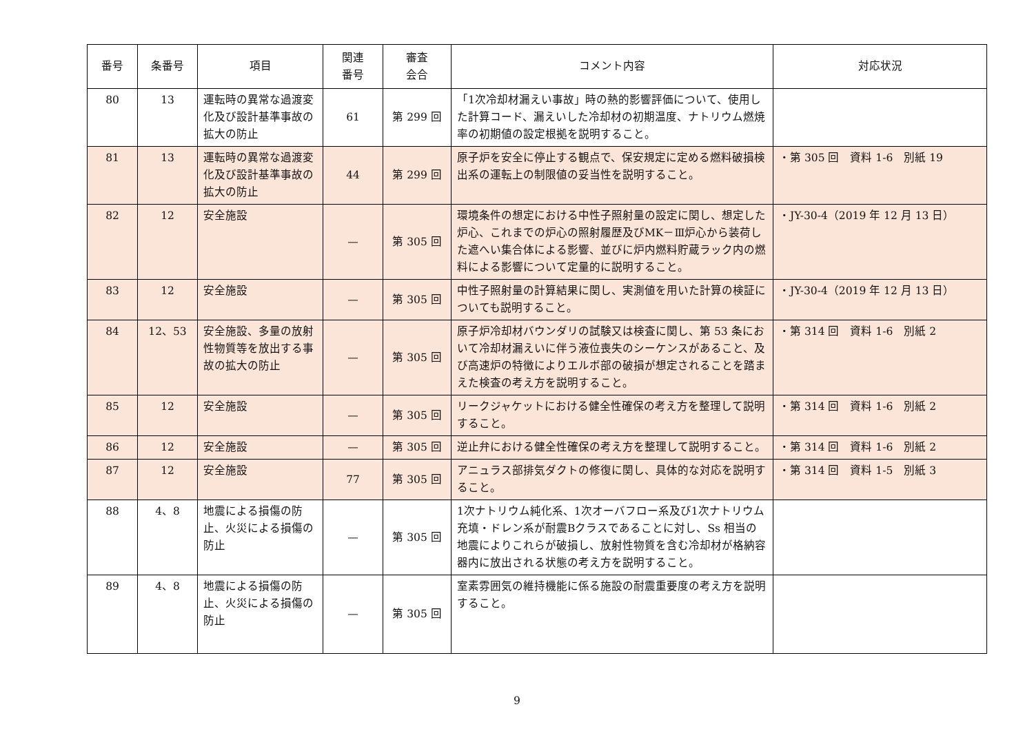| 番号 | 条番号 | 項目 | 関連 番号 | 審査 会合 | コメント内容 | 対応状況 |
| --- | --- | --- | --- | --- | --- | --- |
| 80 | 13 | 運転時の異常な過渡変化及び設計基準事故の拡大の防止 | 61 | 第 299 回 | 「1次冷却材漏えい事故」時の熱的影響評価について、使用した計算コード、漏えいした冷却材の初期温度、ナトリウム燃焼率の初期値の設定根拠を説明すること。 | |
| 81 | 13 | 運転時の異常な過渡変化及び設計基準事故の拡大の防止 | 44 | 第 299 回 | 原子炉を安全に停止する観点で、保安規定に定める燃料破損検出系の運転上の制限値の妥当性を説明すること。 | ・第 305 回 資料 1-6 別紙 19 |
| 82 | 12 | 安全施設 | — | 第 305 回 | 環境条件の想定における中性子照射量の設定に関し、想定した炉心、これまでの炉心の照射履歴及びMK－Ⅲ炉心から装荷した遮へい集合体による影響、並びに炉内燃料貯蔵ラック内の燃料による影響について定量的に説明すること。 | ・JY-30-4（2019 年 12 月 13 日） |
| 83 | 12 | 安全施設 | — | 第 305 回 | 中性子照射量の計算結果に関し、実測値を用いた計算の検証についても説明すること。 | ・JY-30-4（2019 年 12 月 13 日） |
| 84 | 12、53 | 安全施設、多量の放射性物質等を放出する事故の拡大の防止 | — | 第 305 回 | 原子炉冷却材バウンダリの試験又は検査に関し、第 53 条において冷却材漏えいに伴う液位喪失のシーケンスがあること、及び高速炉の特徴によりエルボ部の破損が想定されることを踏まえた検査の考え方を説明すること。 | ・第 314 回 資料 1-6 別紙 2 |
| 85 | 12 | 安全施設 | — | 第 305 回 | リークジャケットにおける健全性確保の考え方を整理して説明すること。 | ・第 314 回 資料 1-6 別紙 2 |
| 86 | 12 | 安全施設 | — | 第 305 回 | 逆止弁における健全性確保の考え方を整理して説明すること。 | ・第 314 回 資料 1-6 別紙 2 |
| 87 | 12 | 安全施設 | 77 | 第 305 回 | アニュラス部排気ダクトの修復に関し、具体的な対応を説明すること。 | ・第 314 回 資料 1-5 別紙 3 |
| 88 | 4、8 | 地震による損傷の防止、火災による損傷の防止 | — | 第 305 回 | 1次ナトリウム純化系、1次オーバフロー系及び1次ナトリウム充填・ドレン系が耐震Bクラスであることに対し、Ss 相当の地震によりこれらが破損し、放射性物質を含む冷却材が格納容器内に放出される状態の考え方を説明すること。 | |
| 89 | 4、8 | 地震による損傷の防止、火災による損傷の防止 | — | 第 305 回 | 室素雰囲気の維持機能に係る施設の耐震重要度の考え方を説明すること。 | |
9